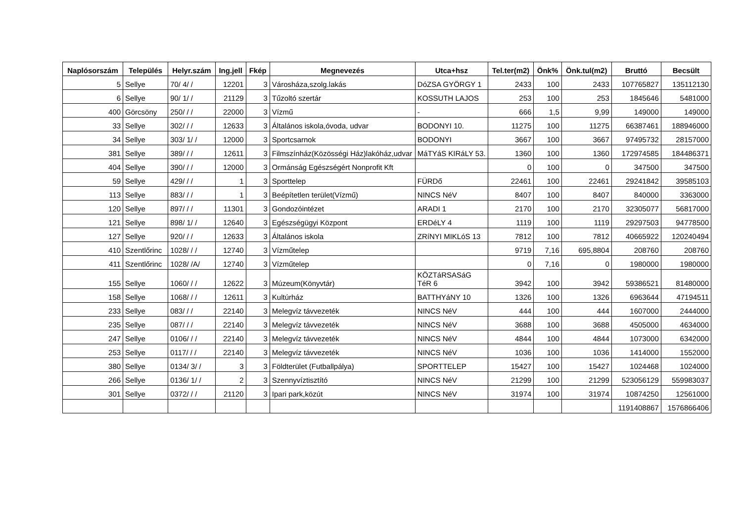| Naplósorszám | Település | Helyr.szám | Ing.jell | Fkép | Megnevezés | Utca+hsz | Tel.ter(m2) | Önk% | Önk.tul(m2) | Bruttó | Becsült |
| --- | --- | --- | --- | --- | --- | --- | --- | --- | --- | --- | --- |
| 5 | Sellye | 70/ 4/ / | 12201 | 3 | Városháza,szolg.lakás | DóZSA GYÖRGY 1 | 2433 | 100 | 2433 | 107765827 | 135112130 |
| 6 | Sellye | 90/ 1/ / | 21129 | 3 | Tűzoltó szertár | KOSSUTH LAJOS | 253 | 100 | 253 | 1845646 | 5481000 |
| 400 | Görcsöny | 250/ / / | 22000 | 3 | Vízmű | - | 666 | 1,5 | 9,99 | 149000 | 149000 |
| 33 | Sellye | 302/ / / | 12633 | 3 | Általános iskola,óvoda, udvar | BODONYI 10. | 11275 | 100 | 11275 | 66387461 | 188946000 |
| 34 | Sellye | 303/ 1/ / | 12000 | 3 | Sportcsarnok | BODONYI | 3667 | 100 | 3667 | 97495732 | 28157000 |
| 381 | Sellye | 389/ / / | 12611 | 3 | Filmszínház(Közösségi Ház)lakóház,udvar | MáTYáS KIRáLY 53. | 1360 | 100 | 1360 | 172974585 | 184486371 |
| 404 | Sellye | 390/ / / | 12000 | 3 | Ormánság Egészségért Nonprofit Kft | | 0 | 100 | 0 | 347500 | 347500 |
| 59 | Sellye | 429/ / / | 1 | 3 | Sporttelep | FÜRDő | 22461 | 100 | 22461 | 29241842 | 39585103 |
| 113 | Sellye | 883/ / / | 1 | 3 | Beépítetlen terület(Vízmű) | NINCS NéV | 8407 | 100 | 8407 | 840000 | 3363000 |
| 120 | Sellye | 897/ / / | 11301 | 3 | Gondozóintézet | ARADI 1 | 2170 | 100 | 2170 | 32305077 | 56817000 |
| 121 | Sellye | 898/ 1/ / | 12640 | 3 | Egészségügyi Központ | ERDéLY 4 | 1119 | 100 | 1119 | 29297503 | 94778500 |
| 127 | Sellye | 920/ / / | 12633 | 3 | Általános iskola | ZRíNYI MIKLóS 13 | 7812 | 100 | 7812 | 40665922 | 120240494 |
| 410 | Szentlőrinc | 1028/ / / | 12740 | 3 | Vízműtelep | | 9719 | 7,16 | 695,8804 | 208760 | 208760 |
| 411 | Szentlőrinc | 1028/ /A/ | 12740 | 3 | Vízműtelep | | 0 | 7,16 | 0 | 1980000 | 1980000 |
| 155 | Sellye | 1060/ / / | 12622 | 3 | Múzeum(Könyvtár) | KÖZTáRSASáG TéR 6 | 3942 | 100 | 3942 | 59386521 | 81480000 |
| 158 | Sellye | 1068/ / / | 12611 | 3 | Kultúrház | BATTHYáNY 10 | 1326 | 100 | 1326 | 6963644 | 47194511 |
| 233 | Sellye | 083/ / / | 22140 | 3 | Melegvíz távvezeték | NINCS NéV | 444 | 100 | 444 | 1607000 | 2444000 |
| 235 | Sellye | 087/ / / | 22140 | 3 | Melegvíz távvezeték | NINCS NéV | 3688 | 100 | 3688 | 4505000 | 4634000 |
| 247 | Sellye | 0106/ / / | 22140 | 3 | Melegvíz távvezeték | NINCS NéV | 4844 | 100 | 4844 | 1073000 | 6342000 |
| 253 | Sellye | 0117/ / / | 22140 | 3 | Melegvíz távvezeték | NINCS NéV | 1036 | 100 | 1036 | 1414000 | 1552000 |
| 380 | Sellye | 0134/ 3/ / | 3 | 3 | Földterület (Futballpálya) | SPORTTELEP | 15427 | 100 | 15427 | 1024468 | 1024000 |
| 266 | Sellye | 0136/ 1/ / | 2 | 3 | Szennyvíztisztító | NINCS NéV | 21299 | 100 | 21299 | 523056129 | 559983037 |
| 301 | Sellye | 0372/ / / | 21120 | 3 | Ipari park,közút | NINCS NéV | 31974 | 100 | 31974 | 10874250 | 12561000 |
| | | | | | | | | | | 1191408867 | 1576866406 |